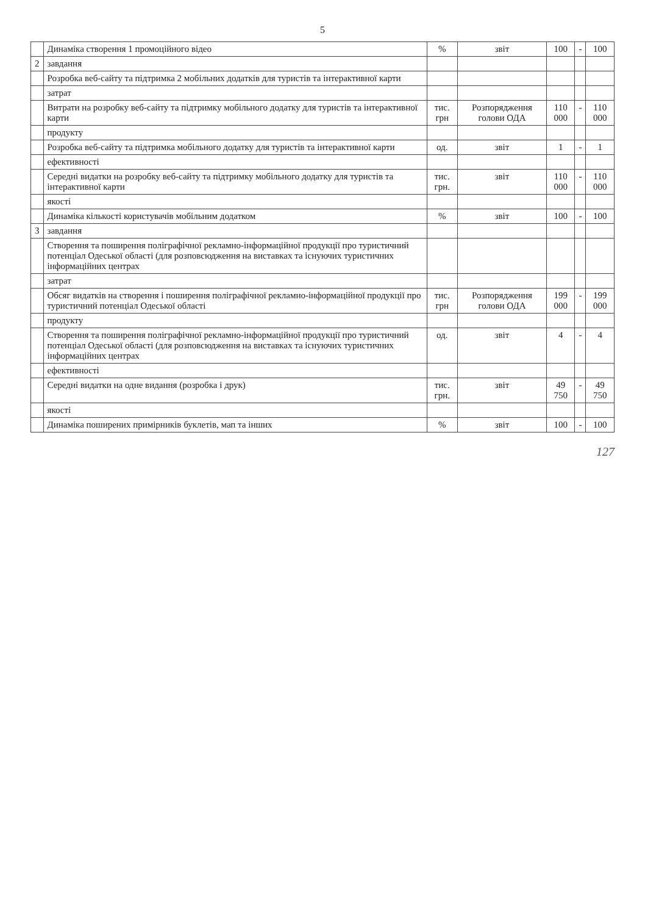5
| | Динаміка створення 1 промоційного відео | % | звіт | 100 | - | 100 |
| 2 | завдання | | | | | |
| | Розробка веб-сайту та підтримка 2 мобільних додатків для туристів та інтерактивної карти | | | | | |
| | затрат | | | | | |
| | Витрати на розробку веб-сайту та підтримку мобільного додатку для туристів та інтерактивної карти | тис. грн | Розпорядження голови ОДА | 110 000 | - | 110 000 |
| | продукту | | | | | |
| | Розробка веб-сайту та підтримка мобільного додатку для туристів та інтерактивної карти | од. | звіт | 1 | - | 1 |
| | ефективності | | | | | |
| | Середні видатки на розробку веб-сайту та підтримку мобільного додатку для туристів та інтерактивної карти | тис. грн. | звіт | 110 000 | - | 110 000 |
| | якості | | | | | |
| | Динаміка кількості користувачів мобільним додатком | % | звіт | 100 | - | 100 |
| 3 | завдання | | | | | |
| | Створення та поширення поліграфічної рекламно-інформаційної продукції про туристичний потенціал Одеської області (для розповсюдження на виставках та існуючих туристичних інформаційних центрах | | | | | |
| | затрат | | | | | |
| | Обсяг видатків на створення і поширення поліграфічної рекламно-інформаційної продукції про туристичний потенціал Одеської області | тис. грн | Розпорядження голови ОДА | 199 000 | - | 199 000 |
| | продукту | | | | | |
| | Створення та поширення поліграфічної рекламно-інформаційної продукції про туристичний потенціал Одеської області (для розповсюдження на виставках та існуючих туристичних інформаційних центрах | од. | звіт | 4 | - | 4 |
| | ефективності | | | | | |
| | Середні видатки на одне видання (розробка і друк) | тис. грн. | звіт | 49 750 | - | 49 750 |
| | якості | | | | | |
| | Динаміка поширених примірників буклетів, мап та інших | % | звіт | 100 | - | 100 |
127